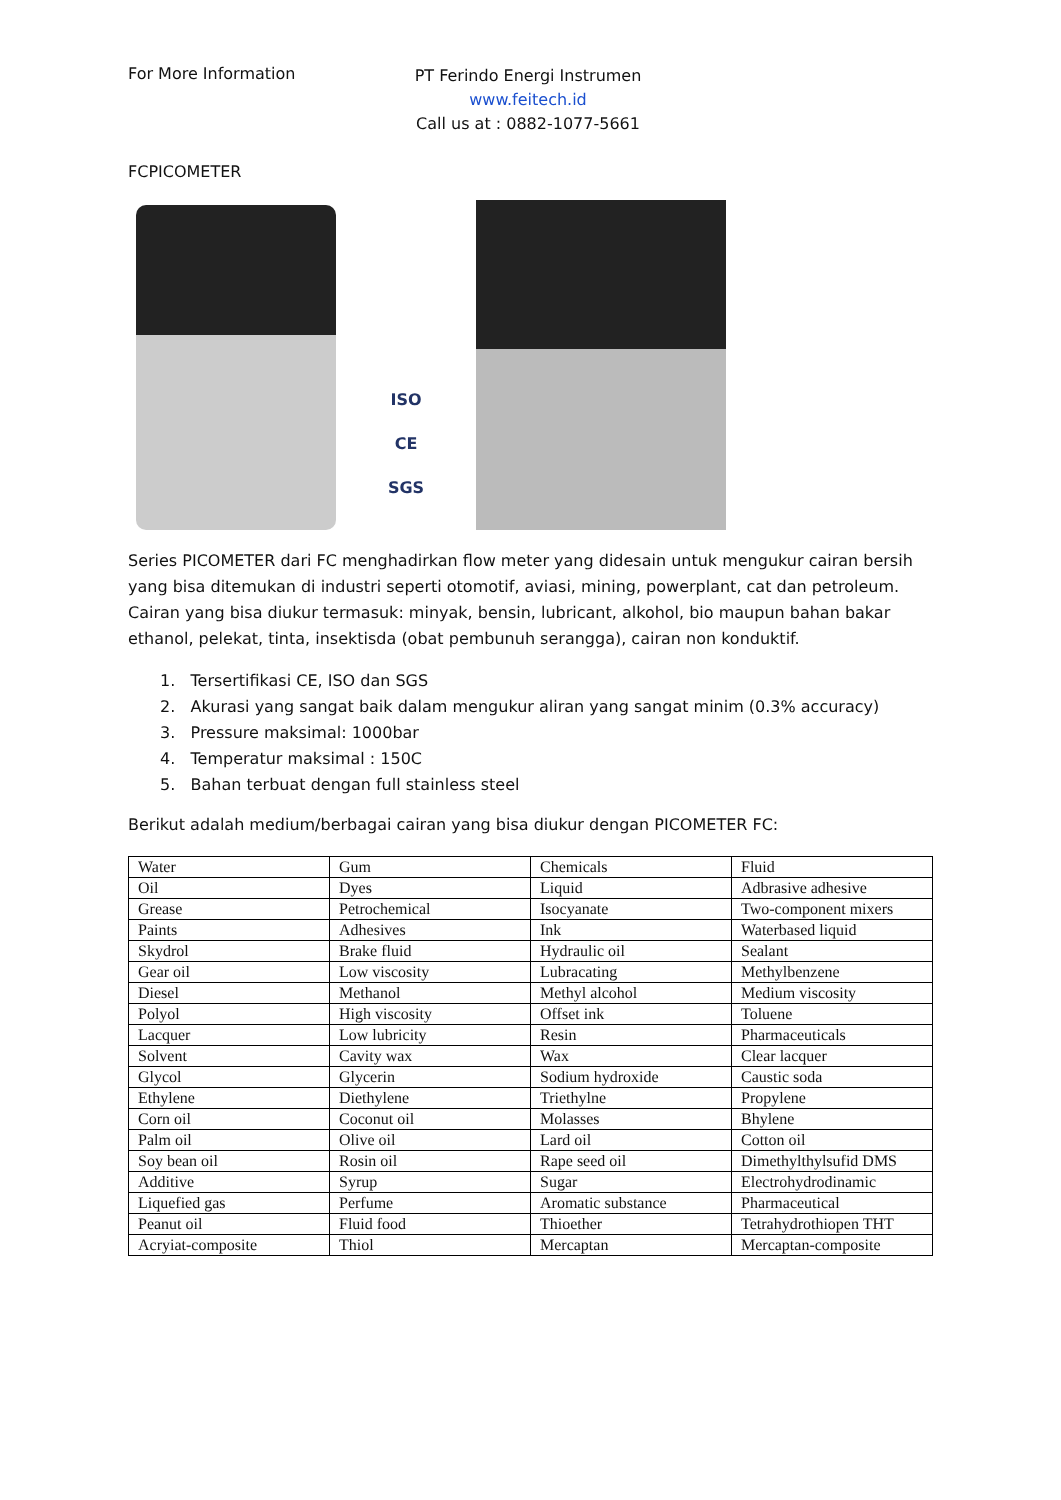For More Information
PT Ferindo Energi Instrumen
www.feitech.id
Call us at : 0882-1077-5661
FCPICOMETER
ISO
CE
SGS
Series PICOMETER dari FC menghadirkan flow meter yang didesain untuk mengukur cairan bersih yang bisa ditemukan di industri seperti otomotif, aviasi, mining, powerplant, cat dan petroleum. Cairan yang bisa diukur termasuk: minyak, bensin, lubricant, alkohol, bio maupun bahan bakar ethanol, pelekat, tinta, insektisda (obat pembunuh serangga), cairan non konduktif.
1. Tersertifikasi CE, ISO dan SGS
2. Akurasi yang sangat baik dalam mengukur aliran yang sangat minim (0.3% accuracy)
3. Pressure maksimal: 1000bar
4. Temperatur maksimal : 150C
5. Bahan terbuat dengan full stainless steel
Berikut adalah medium/berbagai cairan yang bisa diukur dengan PICOMETER FC:
| Water | Gum | Chemicals | Fluid |
| Oil | Dyes | Liquid | Adbrasive adhesive |
| Grease | Petrochemical | Isocyanate | Two-component mixers |
| Paints | Adhesives | Ink | Waterbased liquid |
| Skydrol | Brake fluid | Hydraulic oil | Sealant |
| Gear oil | Low viscosity | Lubracating | Methylbenzene |
| Diesel | Methanol | Methyl alcohol | Medium viscosity |
| Polyol | High viscosity | Offset ink | Toluene |
| Lacquer | Low lubricity | Resin | Pharmaceuticals |
| Solvent | Cavity wax | Wax | Clear lacquer |
| Glycol | Glycerin | Sodium hydroxide | Caustic soda |
| Ethylene | Diethylene | Triethylne | Propylene |
| Corn oil | Coconut oil | Molasses | Bhylene |
| Palm oil | Olive oil | Lard oil | Cotton oil |
| Soy bean oil | Rosin oil | Rape seed oil | Dimethylthylsufid DMS |
| Additive | Syrup | Sugar | Electrohydrodinamic |
| Liquefied gas | Perfume | Aromatic substance | Pharmaceutical |
| Peanut oil | Fluid food | Thioether | Tetrahydrothiopen THT |
| Acryiat-composite | Thiol | Mercaptan | Mercaptan-composite |